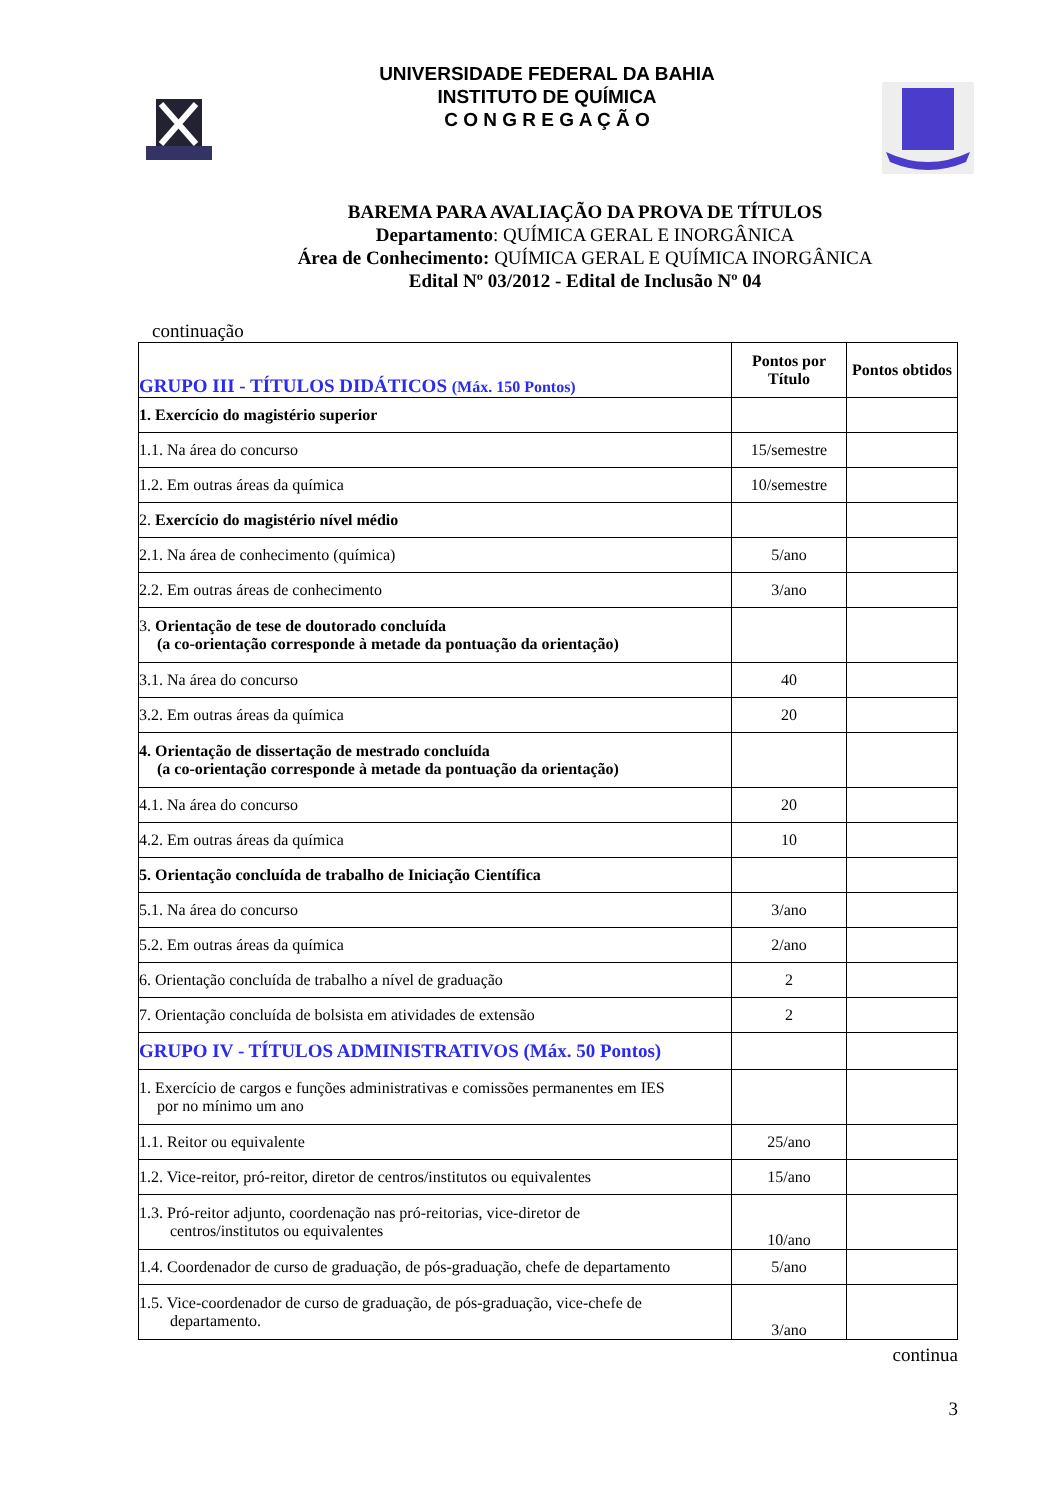UNIVERSIDADE FEDERAL DA BAHIA
INSTITUTO DE QUÍMICA
C O N G R E G A Ç Ã O
BAREMA PARA AVALIAÇÃO DA PROVA DE TÍTULOS
Departamento: QUÍMICA GERAL E INORGÂNICA
Área de Conhecimento: QUÍMICA GERAL E QUÍMICA INORGÂNICA
Edital Nº 03/2012 - Edital de Inclusão Nº 04
continuação
| GRUPO III - TÍTULOS DIDÁTICOS (Máx. 150 Pontos) | Pontos por Título | Pontos obtidos |
| 1. Exercício do magistério superior | | |
| 1.1. Na área do concurso | 15/semestre | |
| 1.2. Em outras áreas da química | 10/semestre | |
| 2. Exercício do magistério nível médio | | |
| 2.1. Na área de conhecimento (química) | 5/ano | |
| 2.2. Em outras áreas de conhecimento | 3/ano | |
| 3. Orientação de tese de doutorado concluída (a co-orientação corresponde à metade da pontuação da orientação) | | |
| 3.1. Na área do concurso | 40 | |
| 3.2. Em outras áreas da química | 20 | |
| 4. Orientação de dissertação de mestrado concluída (a co-orientação corresponde à metade da pontuação da orientação) | | |
| 4.1. Na área do concurso | 20 | |
| 4.2. Em outras áreas da química | 10 | |
| 5. Orientação concluída de trabalho de Iniciação Científica | | |
| 5.1. Na área do concurso | 3/ano | |
| 5.2. Em outras áreas da química | 2/ano | |
| 6. Orientação concluída de trabalho a nível de graduação | 2 | |
| 7. Orientação concluída de bolsista em atividades de extensão | 2 | |
| GRUPO IV - TÍTULOS ADMINISTRATIVOS (Máx. 50 Pontos) | | |
| 1. Exercício de cargos e funções administrativas e comissões permanentes em IES por no mínimo um ano | | |
| 1.1. Reitor ou equivalente | 25/ano | |
| 1.2. Vice-reitor, pró-reitor, diretor de centros/institutos ou equivalentes | 15/ano | |
| 1.3. Pró-reitor adjunto, coordenação nas pró-reitorias, vice-diretor de centros/institutos ou equivalentes | 10/ano | |
| 1.4. Coordenador de curso de graduação, de pós-graduação, chefe de departamento | 5/ano | |
| 1.5. Vice-coordenador de curso de graduação, de pós-graduação, vice-chefe de departamento. | 3/ano | |
continua
3